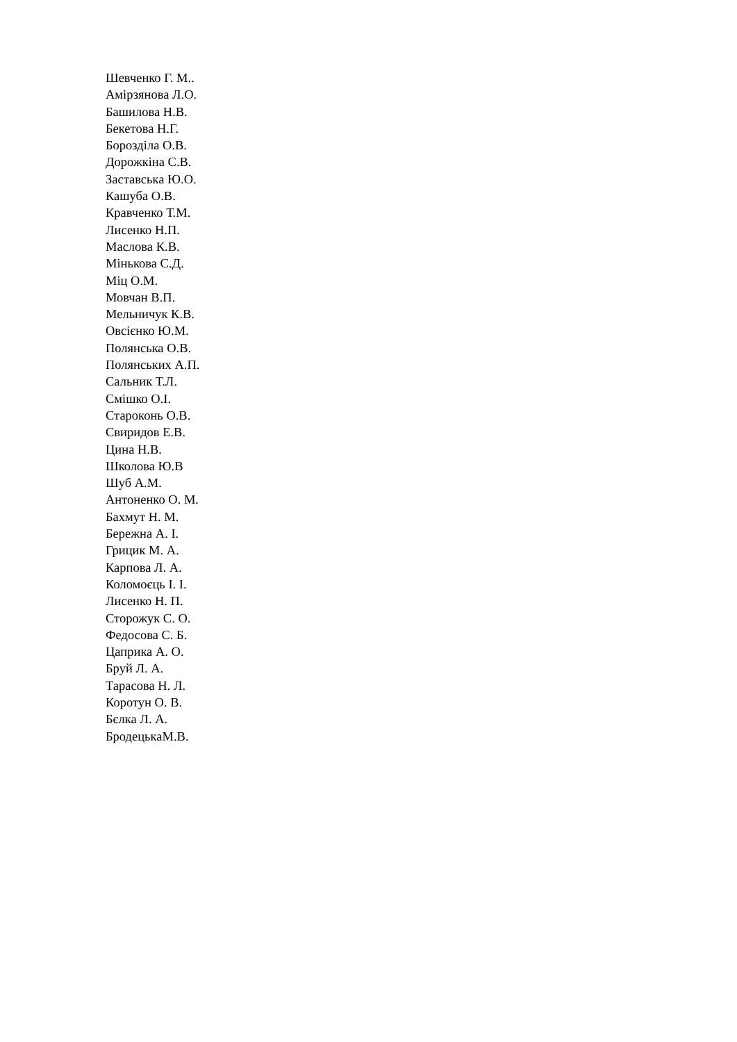Шевченко Г. М..
Амірзянова Л.О.
Башилова Н.В.
Бекетова Н.Г.
Борозділа О.В.
Дорожкіна С.В.
Заставська Ю.О.
Кашуба О.В.
Кравченко Т.М.
Лисенко Н.П.
Маслова К.В.
Мінькова С.Д.
Міц О.М.
Мовчан В.П.
Мельничук К.В.
Овсієнко Ю.М.
Полянська О.В.
Полянських А.П.
Сальник Т.Л.
Смішко О.І.
Староконь О.В.
Свиридов Е.В.
Цина Н.В.
Школова Ю.В
Шуб А.М.
Антоненко О. М.
Бахмут Н. М.
Бережна А. І.
Грицик М. А.
Карпова Л. А.
Коломоєць І. І.
Лисенко Н. П.
Сторожук С. О.
Федосова С. Б.
Цаприка А. О.
Бруй Л. А.
Тарасова Н. Л.
Коротун О. В.
Бєлка Л. А.
БродецькаМ.В.